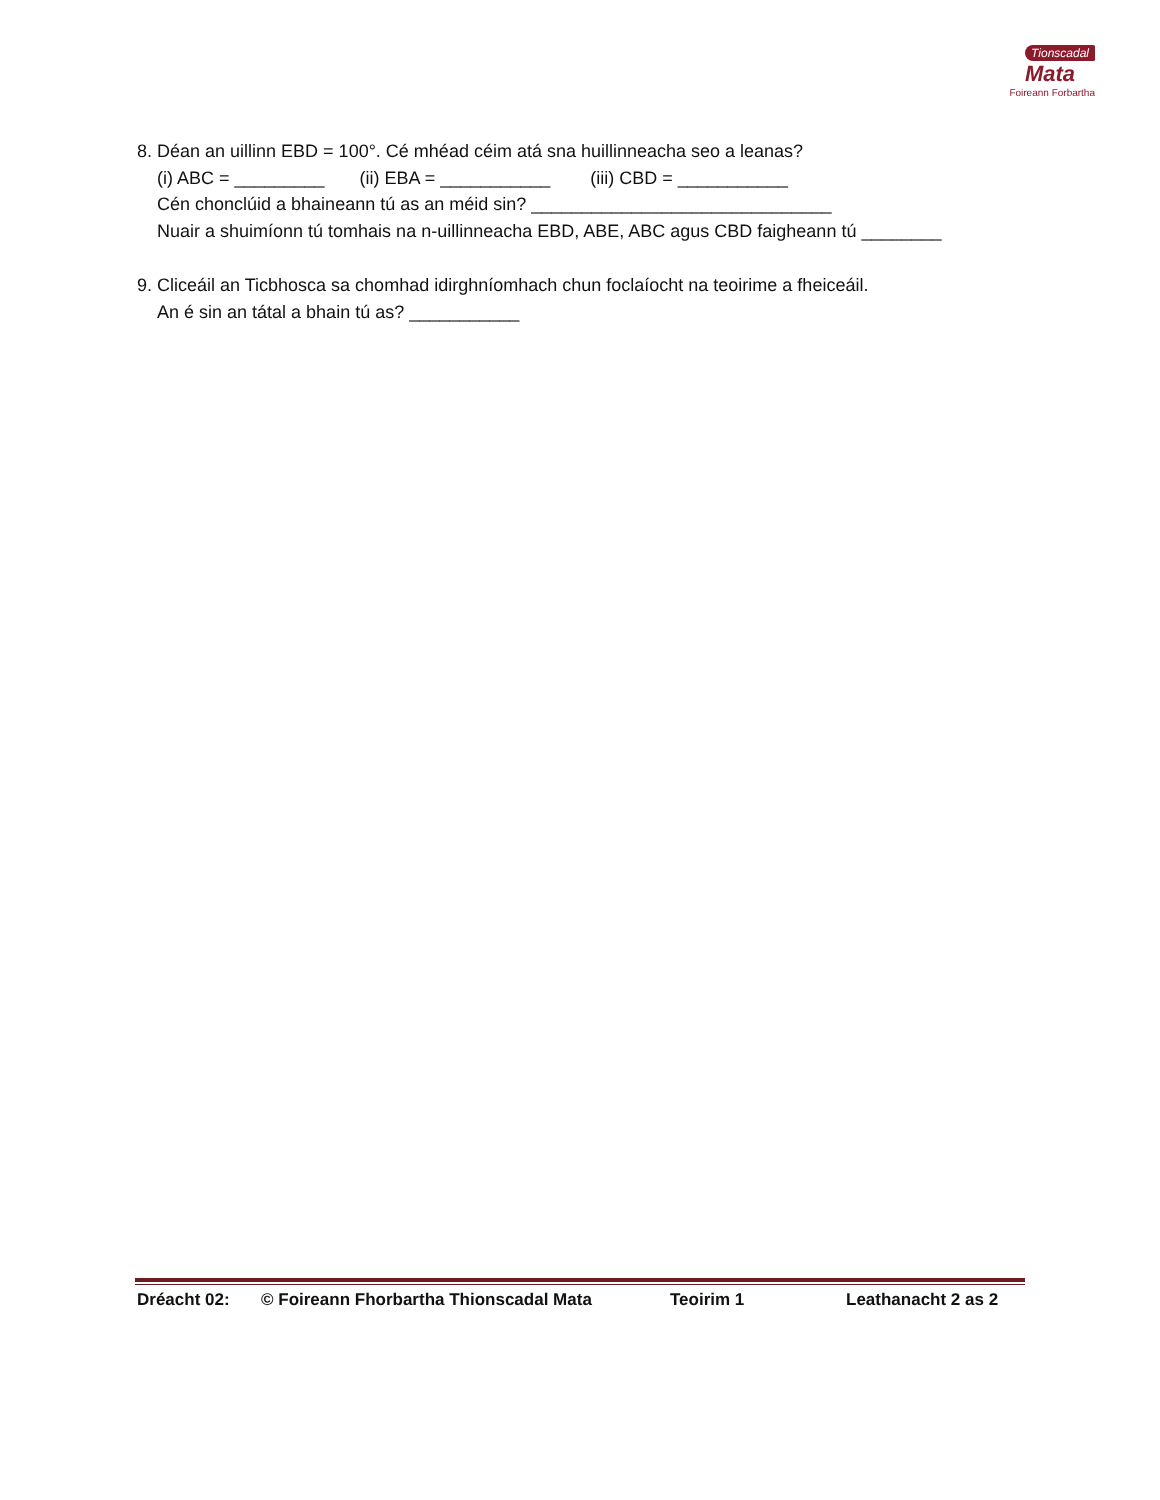Tionscadal
Mata
Foireann Forbartha
8. Déan an uillinn EBD = 100°. Cé mhéad céim atá sna huillinneacha seo a leanas?
(i) ABC = _________ (ii) EBA = ___________ (iii) CBD = ___________
Cén chonclúid a bhaineann tú as an méid sin? ______________________________
Nuair a shuimíonn tú tomhais na n-uillinneacha EBD, ABE, ABC agus CBD faigheann tú ________
9. Cliceáil an Ticbhosca sa chomhad idirghníomhach chun foclaíocht na teoirime a fheiceáil.
An é sin an tátal a bhain tú as? ___________
Dréacht 02: © Foireann Fhorbartha Thionscadal Mata Teoirim 1 Leathanacht 2 as 2